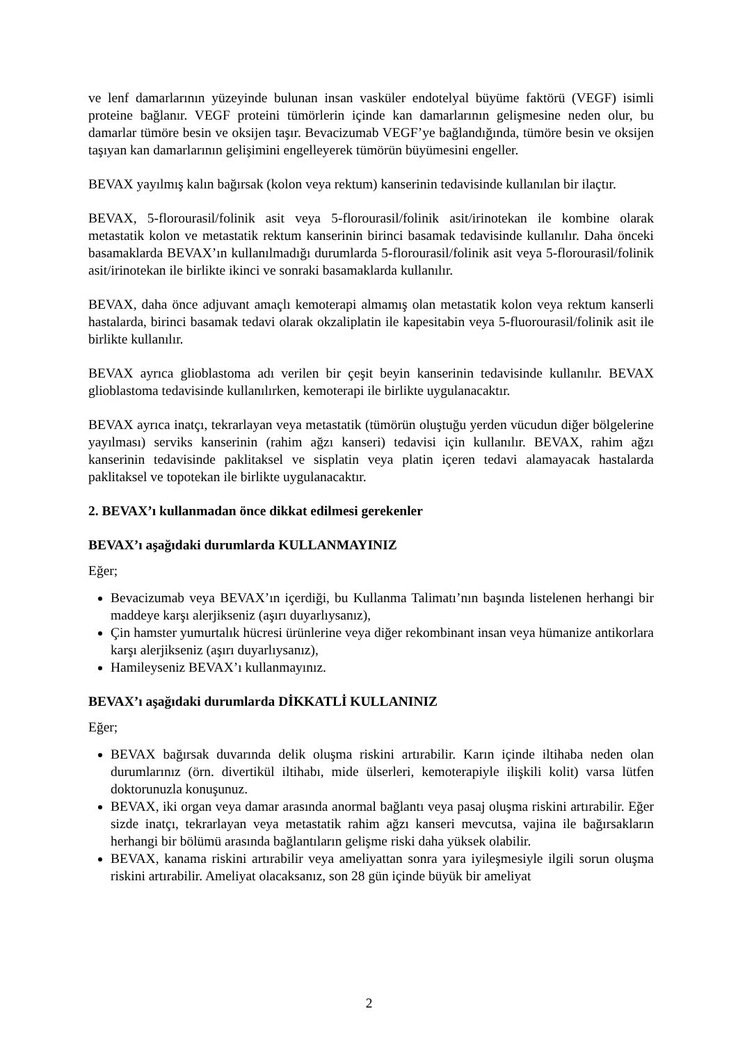ve lenf damarlarının yüzeyinde bulunan insan vasküler endotelyal büyüme faktörü (VEGF) isimli proteine bağlanır. VEGF proteini tümörlerin içinde kan damarlarının gelişmesine neden olur, bu damarlar tümöre besin ve oksijen taşır. Bevacizumab VEGF’ye bağlandığında, tümöre besin ve oksijen taşıyan kan damarlarının gelişimini engelleyerek tümörün büyümesini engeller.
BEVAX yayılmış kalın bağırsak (kolon veya rektum) kanserinin tedavisinde kullanılan bir ilaçtır.
BEVAX, 5-florourasil/folinik asit veya 5-florourasil/folinik asit/irinotekan ile kombine olarak metastatik kolon ve metastatik rektum kanserinin birinci basamak tedavisinde kullanılır. Daha önceki basamaklarda BEVAX’ın kullanılmadığı durumlarda 5-florourasil/folinik asit veya 5-florourasil/folinik asit/irinotekan ile birlikte ikinci ve sonraki basamaklarda kullanılır.
BEVAX, daha önce adjuvant amaçlı kemoterapi almamış olan metastatik kolon veya rektum kanserli hastalarda, birinci basamak tedavi olarak okzaliplatin ile kapesitabin veya 5-fluorourasil/folinik asit ile birlikte kullanılır.
BEVAX ayrıca glioblastoma adı verilen bir çeşit beyin kanserinin tedavisinde kullanılır. BEVAX glioblastoma tedavisinde kullanılırken, kemoterapi ile birlikte uygulanacaktır.
BEVAX ayrıca inatçı, tekrarlayan veya metastatik (tümörün oluştuğu yerden vücudun diğer bölgelerine yayılması) serviks kanserinin (rahim ağzı kanseri) tedavisi için kullanılır. BEVAX, rahim ağzı kanserinin tedavisinde paklitaksel ve sisplatin veya platin içeren tedavi alamayacak hastalarda paklitaksel ve topotekan ile birlikte uygulanacaktır.
2. BEVAX’ı kullanmadan önce dikkat edilmesi gerekenler
BEVAX’ı aşağıdaki durumlarda KULLANMAYINIZ
Eğer;
Bevacizumab veya BEVAX’ın içerdiği, bu Kullanma Talimatı’nın başında listelenen herhangi bir maddeye karşı alerjikseniz (aşırı duyarlıysanız),
Çin hamster yumurtalık hücresi ürünlerine veya diğer rekombinant insan veya hümanize antikorlara karşı alerjikseniz (aşırı duyarlıysanız),
Hamileyseniz BEVAX’ı kullanmayınız.
BEVAX’ı aşağıdaki durumlarda DİKKATLİ KULLANINIZ
Eğer;
BEVAX bağırsak duvarında delik oluşma riskini artırabilir. Karın içinde iltihaba neden olan durumlarınız (örn. divertikül iltihabı, mide ülserleri, kemoterapiyle ilişkili kolit) varsa lütfen doktorunuzla konuşunuz.
BEVAX, iki organ veya damar arasında anormal bağlantı veya pasaj oluşma riskini artırabilir. Eğer sizde inatçı, tekrarlayan veya metastatik rahim ağzı kanseri mevcutsa, vajina ile bağırsakların herhangi bir bölümü arasında bağlantıların gelişme riski daha yüksek olabilir.
BEVAX, kanama riskini artırabilir veya ameliyattan sonra yara iyileşmesiyle ilgili sorun oluşma riskini artırabilir. Ameliyat olacaksanız, son 28 gün içinde büyük bir ameliyat
2